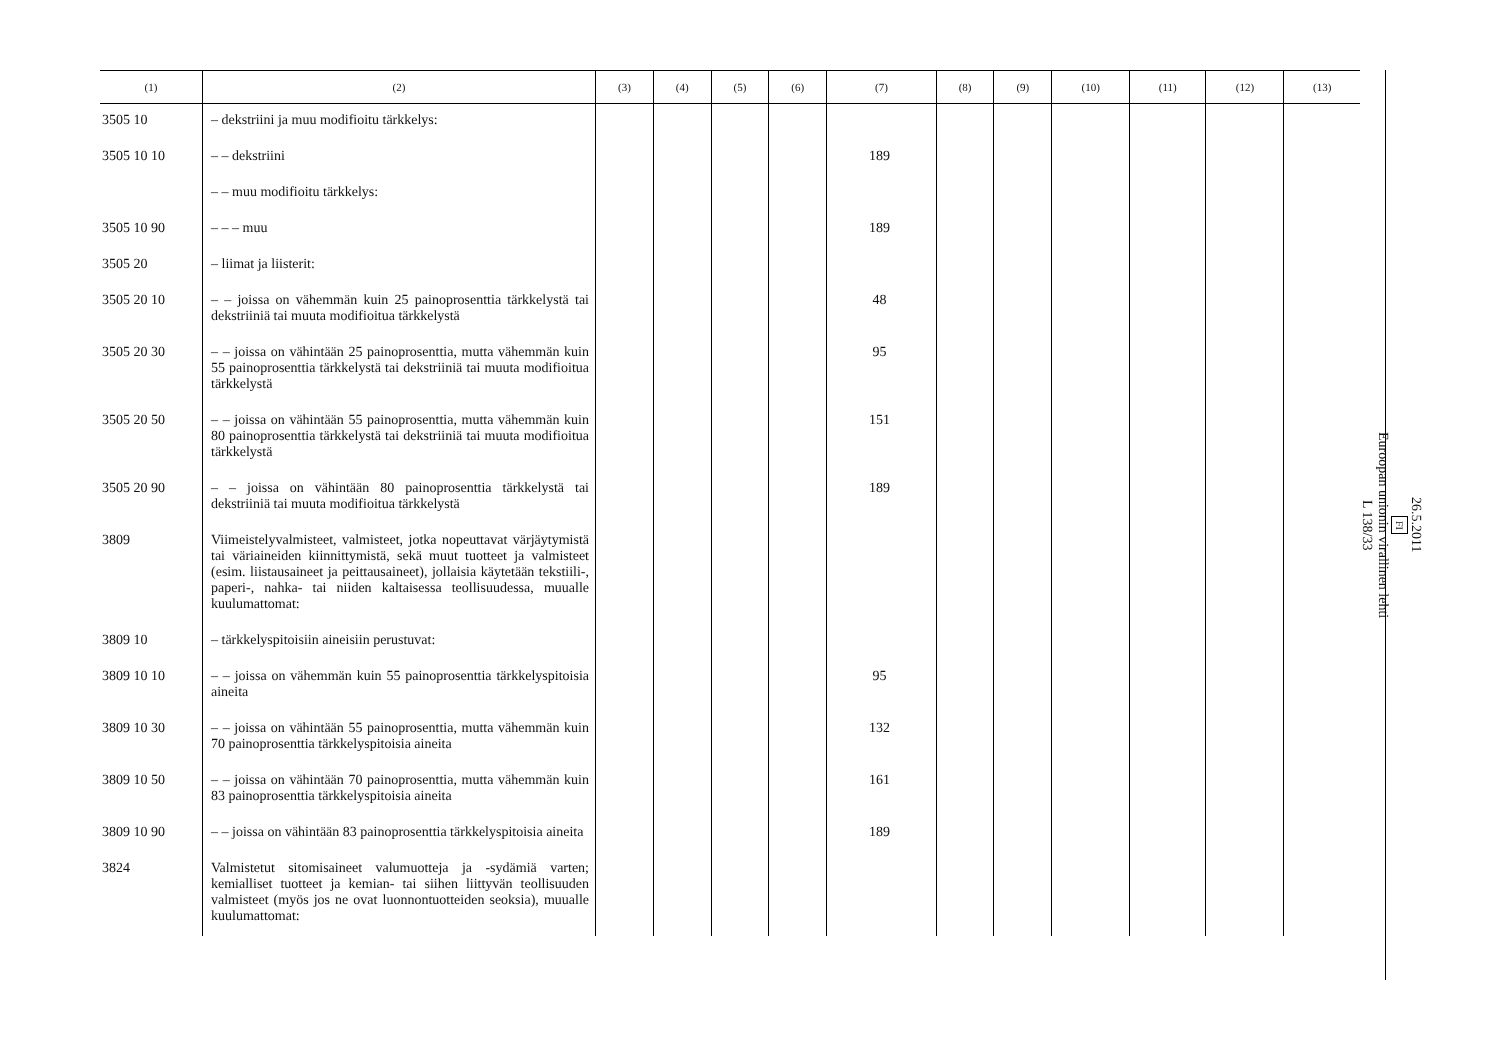| (1) | (2) | (3) | (4) | (5) | (6) | (7) | (8) | (9) | (10) | (11) | (12) | (13) |
| --- | --- | --- | --- | --- | --- | --- | --- | --- | --- | --- | --- | --- |
| 3505 10 | – dekstriini ja muu modifioitu tärkkelys: | | | | | | | | | | | |
| 3505 10 10 | – – dekstriini | | | | | 189 | | | | | | |
| | – – muu modifioitu tärkkelys: | | | | | | | | | | | |
| 3505 10 90 | – – – muu | | | | | 189 | | | | | | |
| 3505 20 | – liimat ja liisterit: | | | | | | | | | | | |
| 3505 20 10 | – – joissa on vähemmän kuin 25 painoprosenttia tärkkelystä tai dekstriiniä tai muuta modifioitua tärkkelystä | | | | | 48 | | | | | | |
| 3505 20 30 | – – joissa on vähintään 25 painoprosenttia, mutta vähemmän kuin 55 painoprosenttia tärkkelystä tai dekstriiniä tai muuta modifioitua tärkkelystä | | | | | 95 | | | | | | |
| 3505 20 50 | – – joissa on vähintään 55 painoprosenttia, mutta vähemmän kuin 80 painoprosenttia tärkkelystä tai dekstriiniä tai muuta modifioitua tärkkelystä | | | | | 151 | | | | | | |
| 3505 20 90 | – – joissa on vähintään 80 painoprosenttia tärkkelystä tai dekstriiniä tai muuta modifioitua tärkkelystä | | | | | 189 | | | | | | |
| 3809 | Viimeistelyvalmisteet, valmisteet, jotka nopeuttavat värjäytymistä tai väriaineiden kiinnittymistä, sekä muut tuotteet ja valmisteet (esim. liistausaineet ja peittausaineet), jollaisia käytetään tekstiili-, paperi-, nahka- tai niiden kaltaisessa teollisuudessa, muualle kuulumattomat: | | | | | | | | | | | |
| 3809 10 | – tärkkelyspitoisiin aineisiin perustuvat: | | | | | | | | | | | |
| 3809 10 10 | – – joissa on vähemmän kuin 55 painoprosenttia tärkkelyspitoisia aineita | | | | | 95 | | | | | | |
| 3809 10 30 | – – joissa on vähintään 55 painoprosenttia, mutta vähemmän kuin 70 painoprosenttia tärkkelyspitoisia aineita | | | | | 132 | | | | | | |
| 3809 10 50 | – – joissa on vähintään 70 painoprosenttia, mutta vähemmän kuin 83 painoprosenttia tärkkelyspitoisia aineita | | | | | 161 | | | | | | |
| 3809 10 90 | – – joissa on vähintään 83 painoprosenttia tärkkelyspitoisia aineita | | | | | 189 | | | | | | |
| 3824 | Valmistetut sitomisaineet valumuotteja ja -sydämiä varten; kemialliset tuotteet ja kemian- tai siihen liittyvän teollisuuden valmisteet (myös jos ne ovat luonnontuotteiden seoksia), muualle kuulumattomat: | | | | | | | | | | | |
26.5.2011
FI
Euroopan unionin virallinen lehti
L 138/33